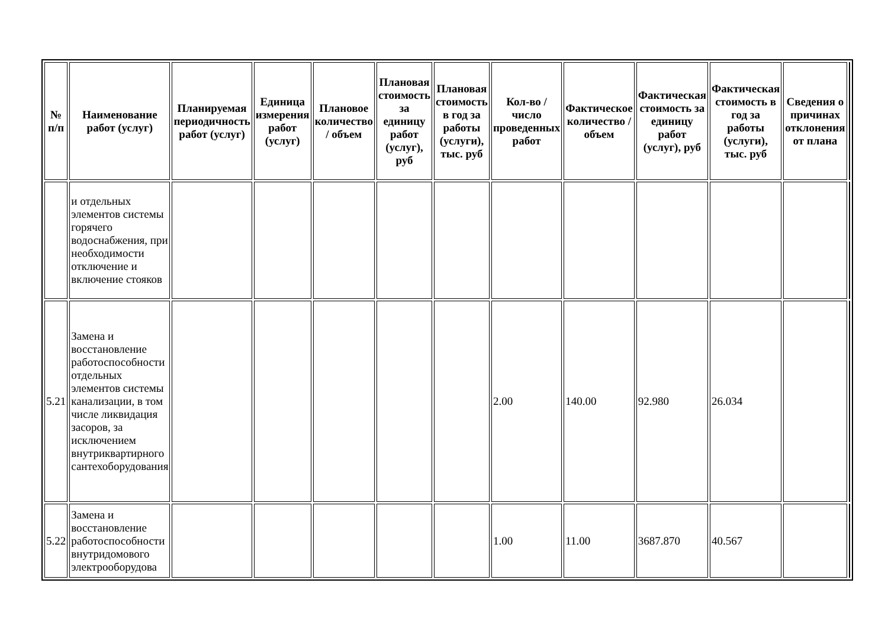| № п/п | Наименование работ (услуг) | Планируемая периодичность работ (услуг) | Единица измерения работ (услуг) | Плановое количество / объем | Плановая стоимость за единицу работ (услуг), руб | Плановая стоимость в год за работы (услуги), тыс. руб | Кол-во / число проведенных работ | Фактическое количество / объем | Фактическая стоимость за единицу работ (услуг), руб | Фактическая стоимость в год за работы (услуги), тыс. руб | Сведения о причинах отклонения от плана | |
| | и отдельных элементов системы горячего водоснабжения, при необходимости отключение и включение стояков | | | | | | | | | | | |
| 5.21 | Замена и восстановление работоспособности отдельных элементов системы канализации, в том числе ликвидация засоров, за исключением внутриквартирного сантехоборудования | | | | | | 2.00 | 140.00 | 92.980 | 26.034 | | |
| 5.22 | Замена и восстановление работоспособности внутридомового электрооборудова | | | | | | 1.00 | 11.00 | 3687.870 | 40.567 | | |